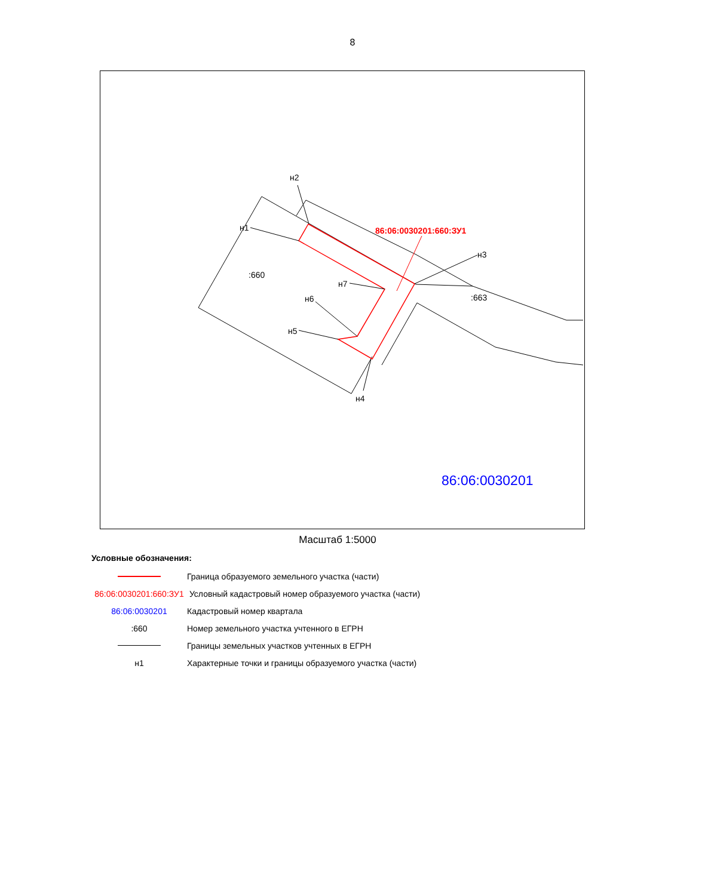8
н2
н1
н3
н7
н6
н5
н4
:660
:663
86:06:0030201:660:ЗУ1
86:06:0030201
Масштаб 1:5000
Условные обозначения:
Граница образуемого земельного участка (части)
86:06:0030201:660:ЗУ1
Условный кадастровый номер образуемого участка (части)
86:06:0030201 Кадастровый номер квартала
:660
Номер земельного участка учтенного в ЕГРН
Границы земельных участков учтенных в ЕГРН
н1
Характерные точки и границы образуемого участка (части)